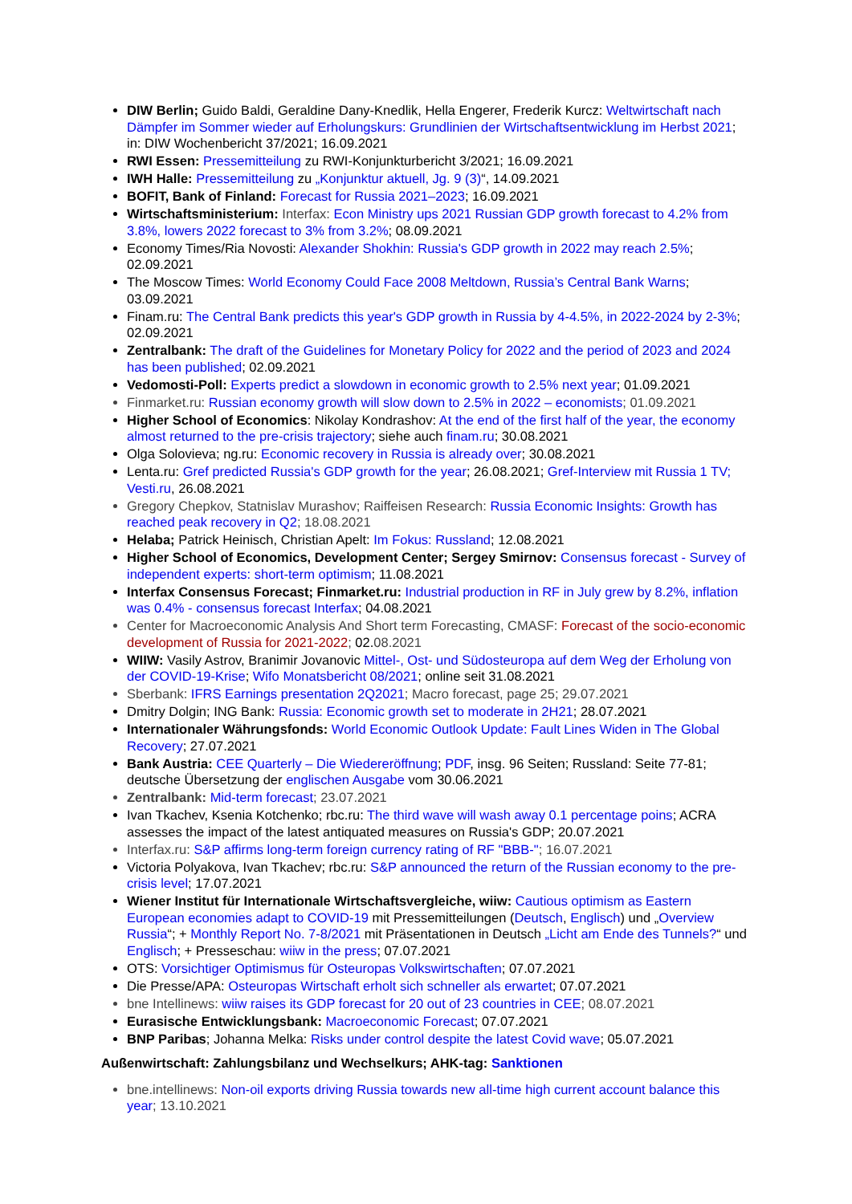DIW Berlin; Guido Baldi, Geraldine Dany-Knedlik, Hella Engerer, Frederik Kurcz: Weltwirtschaft nach Dämpfer im Sommer wieder auf Erholungskurs: Grundlinien der Wirtschaftsentwicklung im Herbst 2021; in: DIW Wochenbericht 37/2021; 16.09.2021
RWI Essen: Pressemitteilung zu RWI-Konjunkturbericht 3/2021; 16.09.2021
IWH Halle: Pressemitteilung zu „Konjunktur aktuell, Jg. 9 (3)“, 14.09.2021
BOFIT, Bank of Finland: Forecast for Russia 2021–2023; 16.09.2021
Wirtschaftsministerium: Interfax: Econ Ministry ups 2021 Russian GDP growth forecast to 4.2% from 3.8%, lowers 2022 forecast to 3% from 3.2%; 08.09.2021
Economy Times/Ria Novosti: Alexander Shokhin: Russia's GDP growth in 2022 may reach 2.5%; 02.09.2021
The Moscow Times: World Economy Could Face 2008 Meltdown, Russia’s Central Bank Warns; 03.09.2021
Finam.ru: The Central Bank predicts this year's GDP growth in Russia by 4-4.5%, in 2022-2024 by 2-3%; 02.09.2021
Zentralbank: The draft of the Guidelines for Monetary Policy for 2022 and the period of 2023 and 2024 has been published; 02.09.2021
Vedomosti-Poll: Experts predict a slowdown in economic growth to 2.5% next year; 01.09.2021
Finmarket.ru: Russian economy growth will slow down to 2.5% in 2022 – economists; 01.09.2021
Higher School of Economics: Nikolay Kondrashov: At the end of the first half of the year, the economy almost returned to the pre-crisis trajectory; siehe auch finam.ru; 30.08.2021
Olga Solovieva; ng.ru: Economic recovery in Russia is already over; 30.08.2021
Lenta.ru: Gref predicted Russia's GDP growth for the year; 26.08.2021; Gref-Interview mit Russia 1 TV; Vesti.ru, 26.08.2021
Gregory Chepkov, Statnislav Murashov; Raiffeisen Research: Russia Economic Insights: Growth has reached peak recovery in Q2; 18.08.2021
Helaba; Patrick Heinisch, Christian Apelt: Im Fokus: Russland; 12.08.2021
Higher School of Economics, Development Center; Sergey Smirnov: Consensus forecast - Survey of independent experts: short-term optimism; 11.08.2021
Interfax Consensus Forecast; Finmarket.ru: Industrial production in RF in July grew by 8.2%, inflation was 0.4% - consensus forecast Interfax; 04.08.2021
Center for Macroeconomic Analysis And Short term Forecasting, CMASF: Forecast of the socio-economic development of Russia for 2021-2022; 02. 08.2021
WIIW: Vasily Astrov, Branimir Jovanovic Mittel-, Ost- und Südosteuropa auf dem Weg der Erholung von der COVID-19-Krise; Wifo Monatsbericht 08/2021; online seit 31.08.2021
Sberbank: IFRS Earnings presentation 2Q2021; Macro forecast, page 25; 29.07.2021
Dmitry Dolgin; ING Bank: Russia: Economic growth set to moderate in 2H21; 28.07.2021
Internationaler Währungsfonds: World Economic Outlook Update: Fault Lines Widen in The Global Recovery; 27.07.2021
Bank Austria: CEE Quarterly – Die Wiedereröffnung; PDF, insg. 96 Seiten; Russland: Seite 77-81; deutsche Übersetzung der englischen Ausgabe vom 30.06.2021
Zentralbank: Mid-term forecast; 23.07.2021
Ivan Tkachev, Ksenia Kotchenko; rbc.ru: The third wave will wash away 0.1 percentage poins; ACRA assesses the impact of the latest antiquated measures on Russia's GDP; 20.07.2021
Interfax.ru: S&P affirms long-term foreign currency rating of RF "BBB-"; 16.07.2021
Victoria Polyakova, Ivan Tkachev; rbc.ru: S&P announced the return of the Russian economy to the pre-crisis level; 17.07.2021
Wiener Institut für Internationale Wirtschaftsvergleiche, wiiw: Cautious optimism as Eastern European economies adapt to COVID-19 mit Pressemitteilungen (Deutsch, Englisch) und „Overview Russia“; + Monthly Report No. 7-8/2021 mit Präsentationen in Deutsch „Licht am Ende des Tunnels?“ und Englisch; + Presseschau: wiiw in the press; 07.07.2021
OTS: Vorsichtiger Optimismus für Osteuropas Volkswirtschaften; 07.07.2021
Die Presse/APA: Osteuropas Wirtschaft erholt sich schneller als erwartet; 07.07.2021
bne Intellinews: wiiw raises its GDP forecast for 20 out of 23 countries in CEE; 08.07.2021
Eurasische Entwicklungsbank: Macroeconomic Forecast; 07.07.2021
BNP Paribas; Johanna Melka: Risks under control despite the latest Covid wave; 05.07.2021
Außenwirtschaft: Zahlungsbilanz und Wechselkurs; AHK-tag: Sanktionen
bne.intellinews: Non-oil exports driving Russia towards new all-time high current account balance this year; 13.10.2021